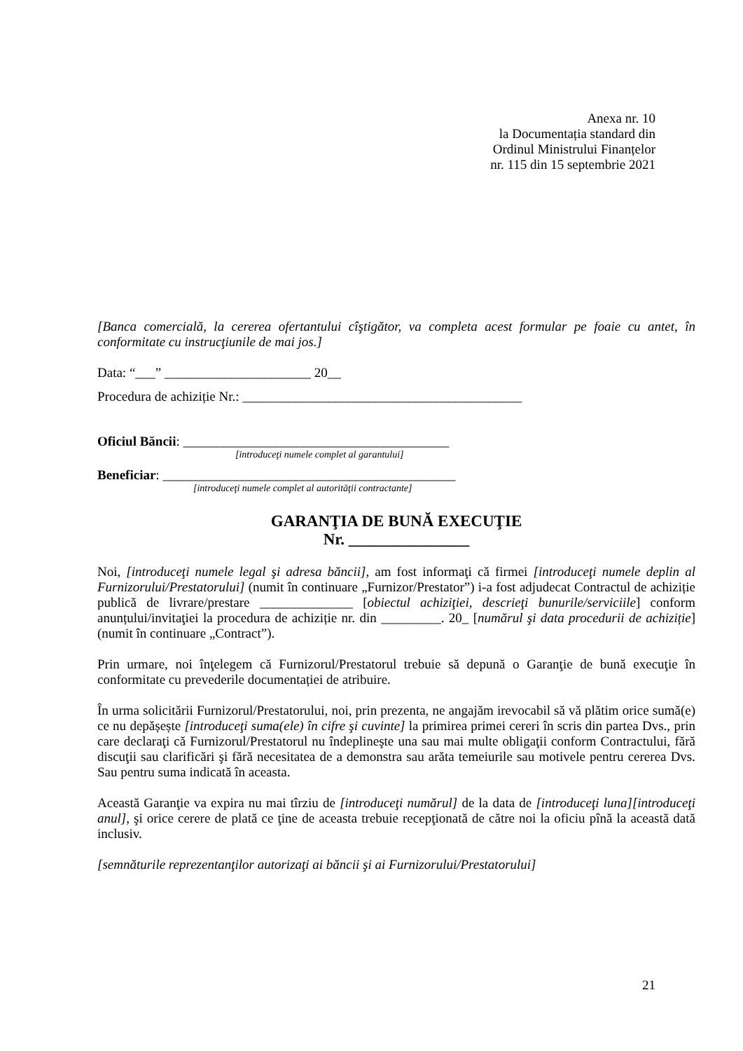Anexa nr. 10
la Documentația standard din
Ordinul Ministrului Finanțelor
nr. 115 din 15 septembrie 2021
[Banca comercială, la cererea ofertantului cîştigător, va completa acest formular pe foaie cu antet, în conformitate cu instrucţiunile de mai jos.]
Data: “___” ______________________ 20__
Procedura de achiziție Nr.: __________________________________________
Oficiul Băncii: ________________________________________
[introduceţi numele complet al garantului]
Beneficiar: ____________________________________________
[introduceţi numele complet al autorităţii contractante]
GARANŢIA DE BUNĂ EXECUŢIE
Nr. _______________
Noi, [introduceţi numele legal şi adresa băncii], am fost informaţi că firmei [introduceţi numele deplin al Furnizorului/Prestatorului] (numit în continuare „Furnizor/Prestator”) i-a fost adjudecat Contractul de achiziție publică de livrare/prestare ______________ [obiectul achiziţiei, descrieţi bunurile/serviciile] conform anunțului/invitaţiei la procedura de achiziție nr. din _________. 20_ [numărul şi data procedurii de achiziție] (numit în continuare „Contract”).
Prin urmare, noi înţelegem că Furnizorul/Prestatorul trebuie să depună o Garanţie de bună execuţie în conformitate cu prevederile documentației de atribuire.
În urma solicitării Furnizorul/Prestatorului, noi, prin prezenta, ne angajăm irevocabil să vă plătim orice sumă(e) ce nu depășește [introduceţi suma(ele) în cifre şi cuvinte] la primirea primei cereri în scris din partea Dvs., prin care declaraţi că Furnizorul/Prestatorul nu îndeplineşte una sau mai multe obligaţii conform Contractului, fără discuţii sau clarificări şi fără necesitatea de a demonstra sau arăta temeiurile sau motivele pentru cererea Dvs. Sau pentru suma indicată în aceasta.
Această Garanţie va expira nu mai tîrziu de [introduceţi numărul] de la data de [introduceţi luna][introduceţi anul], şi orice cerere de plată ce ţine de aceasta trebuie recepţionată de către noi la oficiu pînă la această dată inclusiv.
[semnăturile reprezentanţilor autorizaţi ai băncii şi ai Furnizorului/Prestatorului]
21